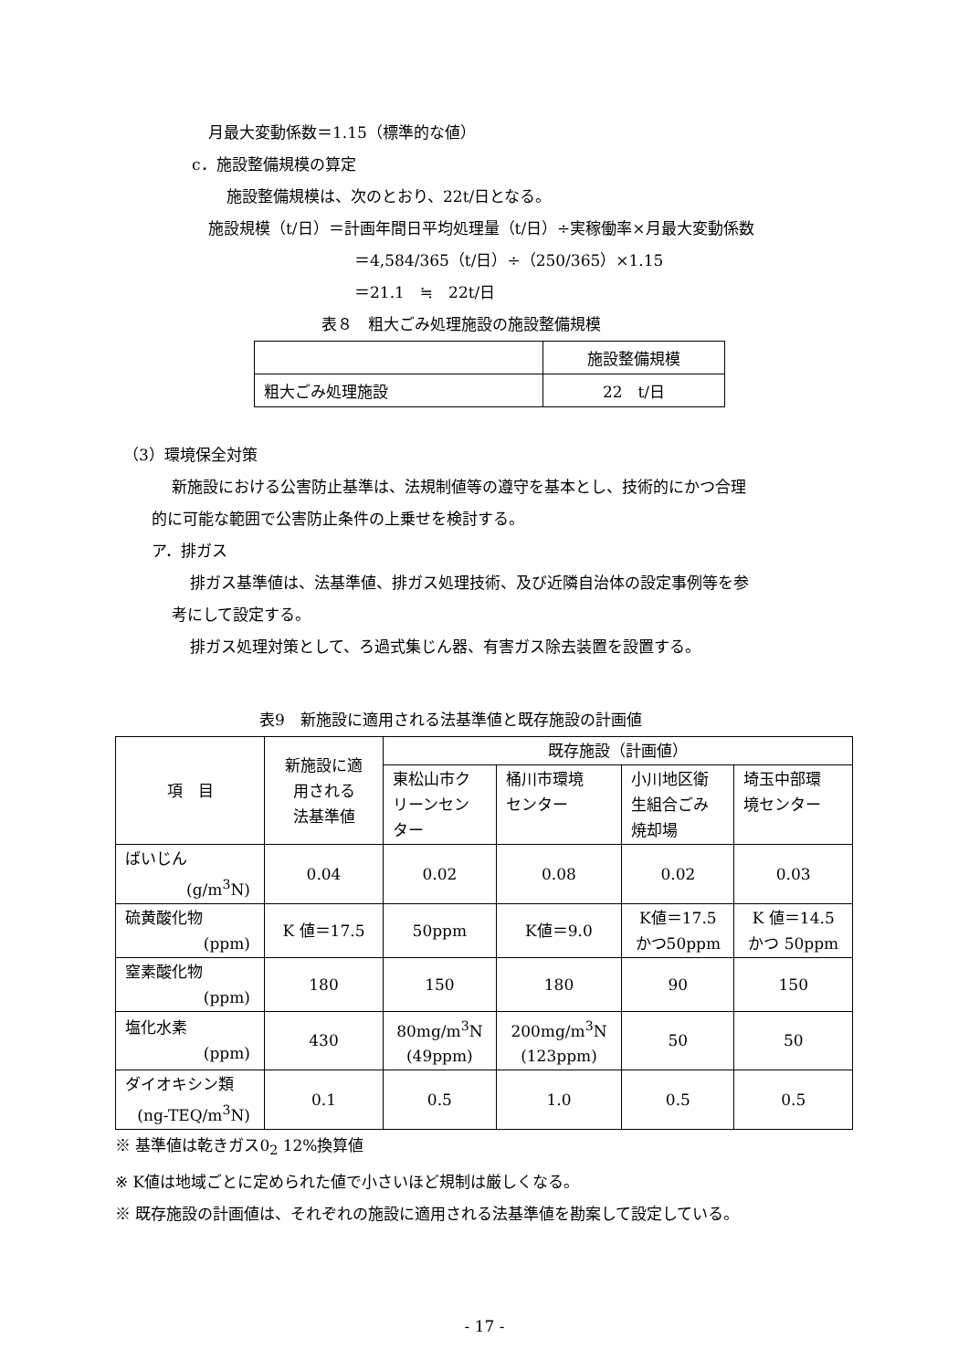月最大変動係数＝1.15（標準的な値）
c．施設整備規模の算定
施設整備規模は、次のとおり、22t/日となる。
施設規模（t/日）＝計画年間日平均処理量（t/日）÷実稼働率×月最大変動係数
＝4,584/365（t/日）÷（250/365）×1.15
＝21.1　≒　22t/日
表８　粗大ごみ処理施設の施設整備規模
| | 施設整備規模 |
| 粗大ごみ処理施設 | 22 t/日 |
（3）環境保全対策
新施設における公害防止基準は、法規制値等の遵守を基本とし、技術的にかつ合理
的に可能な範囲で公害防止条件の上乗せを検討する。
ア．排ガス
排ガス基準値は、法基準値、排ガス処理技術、及び近隣自治体の設定事例等を参
考にして設定する。
排ガス処理対策として、ろ過式集じん器、有害ガス除去装置を設置する。
表9　新施設に適用される法基準値と既存施設の計画値
| 項 目 | 新施設に適 用される 法基準値 | 既存施設（計画値） | | | |
| --- | --- | --- | --- | --- | --- |
| | | 東松山市ク リーンセン ター | 桶川市環境 センター | 小川地区衛 生組合ごみ 焼却場 | 埼玉中部環 境センター |
| ばいじん (g/m<sup>3</sup>N) | 0.04 | 0.02 | 0.08 | 0.02 | 0.03 |
| 硫黄酸化物 (ppm) | K 値＝17.5 | 50ppm | K値＝9.0 | K値＝17.5 かつ50ppm | K 値＝14.5 かつ 50ppm |
| 窒素酸化物 (ppm) | 180 | 150 | 180 | 90 | 150 |
| 塩化水素 (ppm) | 430 | 80mg/m<sup>3</sup>N (49ppm) | 200mg/m<sup>3</sup>N (123ppm) | 50 | 50 |
| ダイオキシン類 (ng-TEQ/m<sup>3</sup>N) | 0.1 | 0.5 | 1.0 | 0.5 | 0.5 |
※ 基準値は乾きガス0<sub>2</sub> 12%換算値
※ K値は地域ごとに定められた値で小さいほど規制は厳しくなる。
※ 既存施設の計画値は、それぞれの施設に適用される法基準値を勘案して設定している。
- 17 -